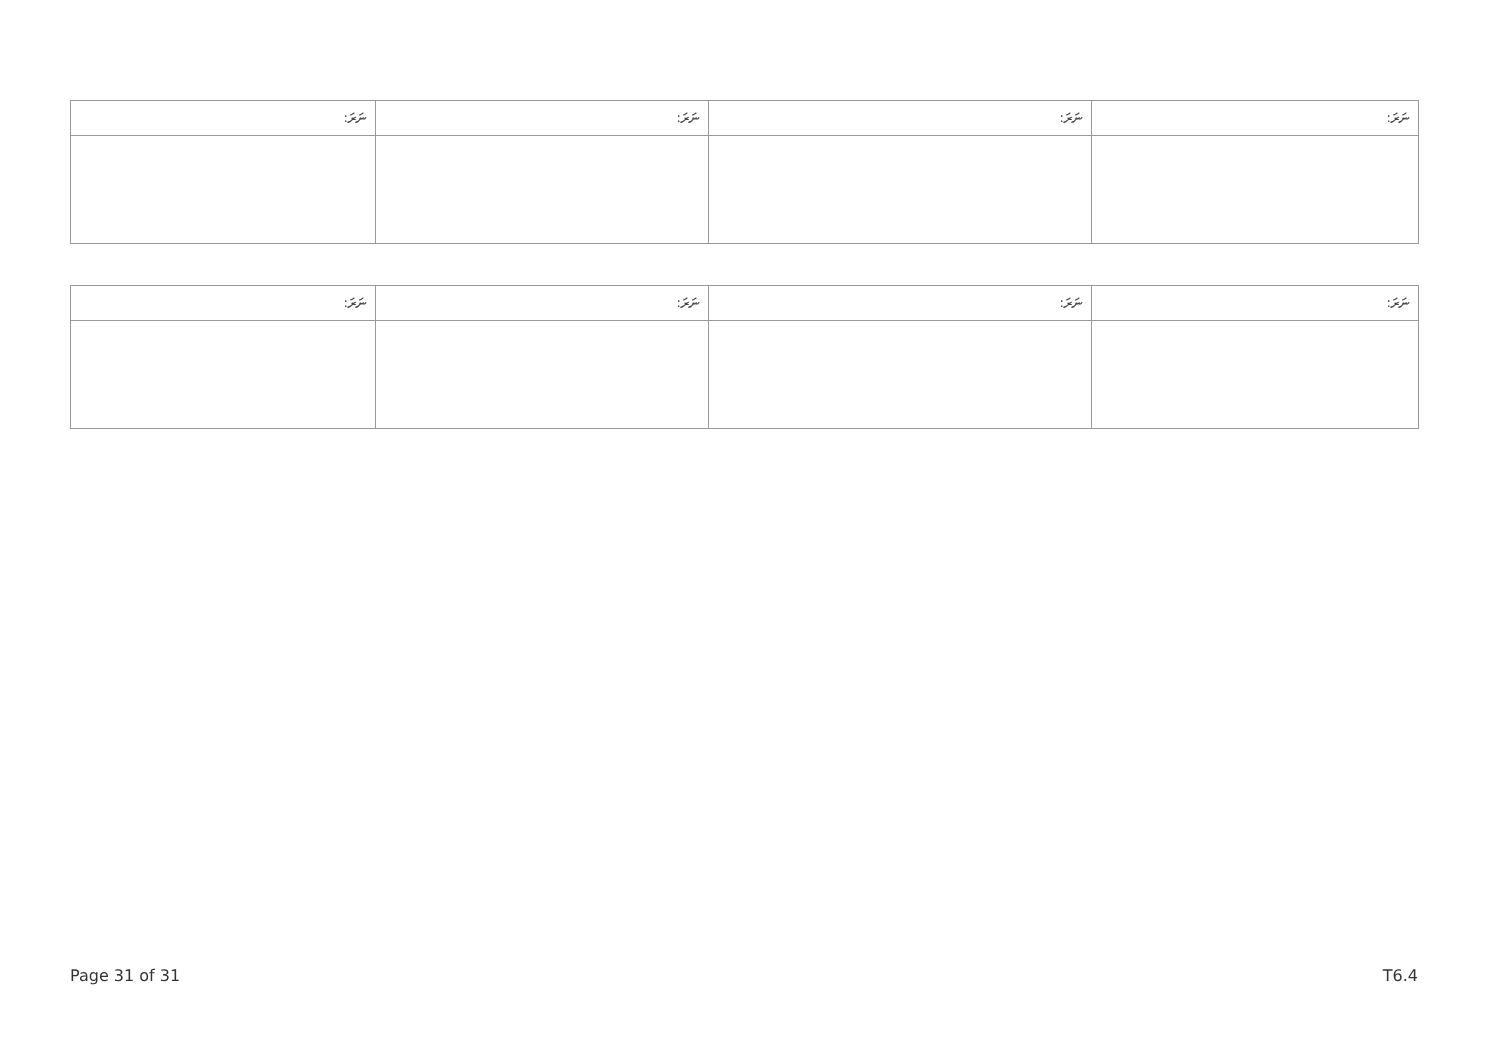| ނަރަ: | ނަރަ: | ނަރަ: | ނަރަ: |
| --- | --- | --- | --- |
| ނަރަ: | ނަރަ: | ނަރަ: | ނަރަ: |
| --- | --- | --- | --- |
Page 31 of 31 T6.4